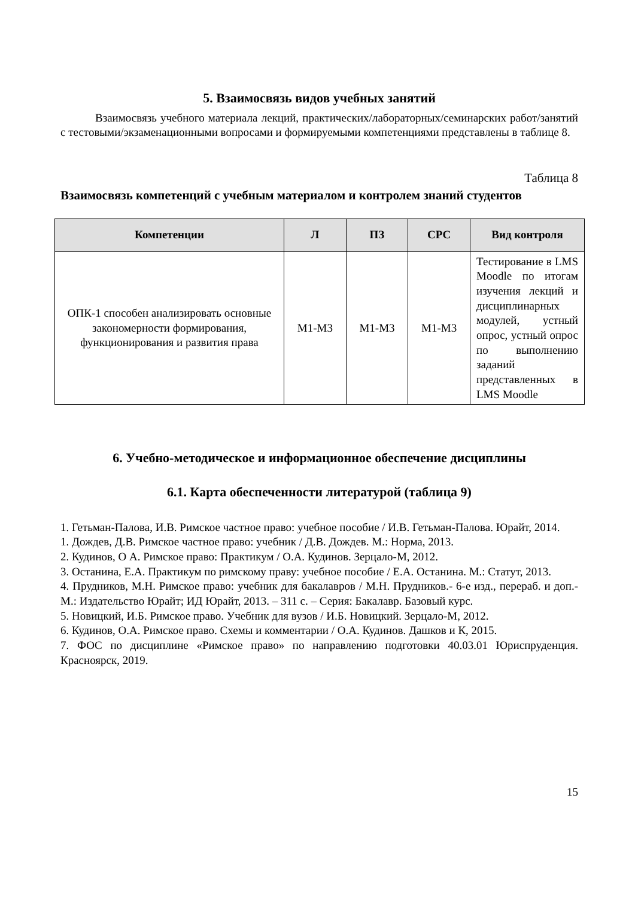5. Взаимосвязь видов учебных занятий
Взаимосвязь учебного материала лекций, практических/лабораторных/семинарских работ/занятий с тестовыми/экзаменационными вопросами и формируемыми компетенциями представлены в таблице 8.
Таблица 8
Взаимосвязь компетенций с учебным материалом и контролем знаний студентов
| Компетенции | Л | ПЗ | СРС | Вид контроля |
| --- | --- | --- | --- | --- |
| ОПК-1 способен анализировать основные закономерности формирования, функционирования и развития права | М1-М3 | М1-М3 | М1-М3 | Тестирование в LMS Moodle по итогам изучения лекций и дисциплинарных модулей, устный опрос, устный опрос по выполнению заданий представленных в LMS Moodle |
6. Учебно-методическое и информационное обеспечение дисциплины
6.1. Карта обеспеченности литературой (таблица 9)
1. Гетьман-Палова, И.В. Римское частное право: учебное пособие / И.В. Гетьман-Палова. Юрайт, 2014.
1. Дождев, Д.В. Римское частное право: учебник / Д.В. Дождев. М.: Норма, 2013.
2. Кудинов, О А. Римское право: Практикум / О.А. Кудинов. Зерцало-М, 2012.
3. Останина, Е.А. Практикум по римскому праву: учебное пособие / Е.А. Останина. М.: Статут, 2013.
4. Прудников, М.Н. Римское право: учебник для бакалавров / М.Н. Прудников.- 6-е изд., перераб. и доп.- М.: Издательство Юрайт; ИД Юрайт, 2013. – 311 с. – Серия: Бакалавр. Базовый курс.
5. Новицкий, И.Б. Римское право. Учебник для вузов / И.Б. Новицкий. Зерцало-М, 2012.
6. Кудинов, О.А. Римское право. Схемы и комментарии / О.А. Кудинов. Дашков и К, 2015.
7. ФОС по дисциплине «Римское право» по направлению подготовки 40.03.01 Юриспруденция. Красноярск, 2019.
15